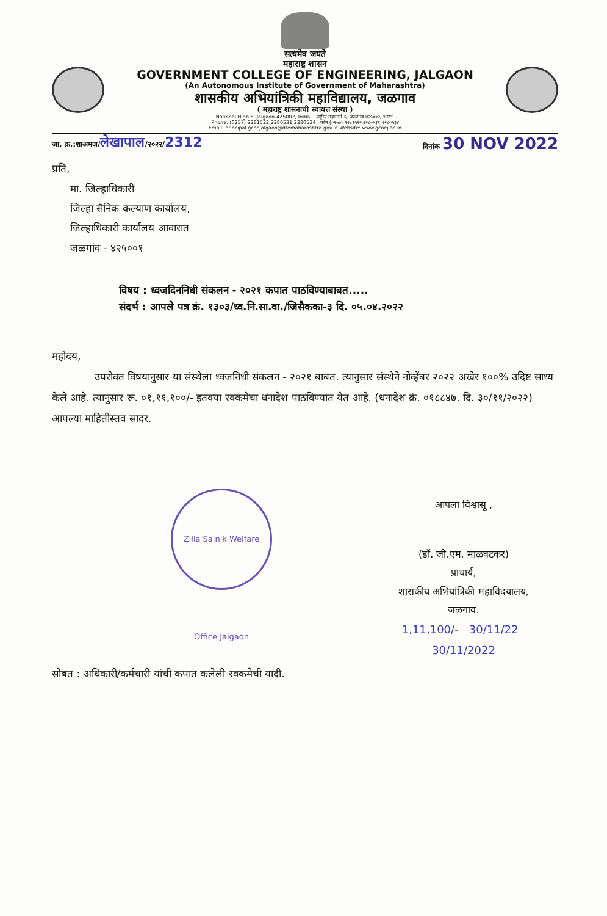सत्यमेव जयते
महाराष्ट्र शासन
GOVERNMENT COLLEGE OF ENGINEERING, JALGAON
(An Autonomous Institute of Government of Maharashtra)
शासकीय अभियांत्रिकी महाविद्यालय, जळगाव
( महाराष्ट्र शासनाची स्वायत्त संस्था )
National High 6, Jalgaon-425002, India. | राष्ट्रीय महामार्ग ६, जळगाव-४२५००२, भारत.
Phone: (0257) 2281522,2280531,2280534 | फोन (०२५७) २२८१५२२,२२८०५३१,२२८०५३४
Email: principal.gcoejalgaon@dtemaharashtra.gov.in Website: www.gcoej.ac.in
जा. क्र.:शाअमज/लेखापाल/२०२२/2312 दिनांक 30 NOV 2022
प्रति,
मा. जिल्हाधिकारी
जिल्हा सैनिक कल्याण कार्यालय,
जिल्हाधिकारी कार्यालय आवारात
जळगांव - ४२५००१
विषय : ध्वजदिननिधी संकलन - २०२१ कपात पाठविण्याबाबत.....
संदर्भ : आपले पत्र क्रं. १३०३/ध्व.नि.सा.वा./जिसैकका-३ दि. ०५.०४.२०२२
महोदय,
उपरोक्त विषयानुसार या संस्थेला ध्वजनिधी संकलन - २०२१ बाबत. त्यानुसार संस्थेने नोव्हेंबर २०२२ अखेर १००% उदिष्ट साध्य केले आहे. त्यानुसार रू. ०१,११,१००/- इतक्या रक्कमेचा धनादेश पाठविण्यांत येत आहे. (धनादेश क्रं. ०१८८४७. दि. ३०/११/२०२२) आपल्या माहितीस्तव सादर.
Zilla Sainik Welfare Office Jalgaon
आपला विश्वासू ,
(डॉ. जी.एम. माळवटकर)
प्राचार्य,
शासकीय अभियांत्रिकी महाविदयालय,
जळगाव.
1,11,100/- 30/11/22 30/11/2022
सोबत : अधिकारी/कर्मचारी यांची कपात कलेली रक्कमेची यादी.